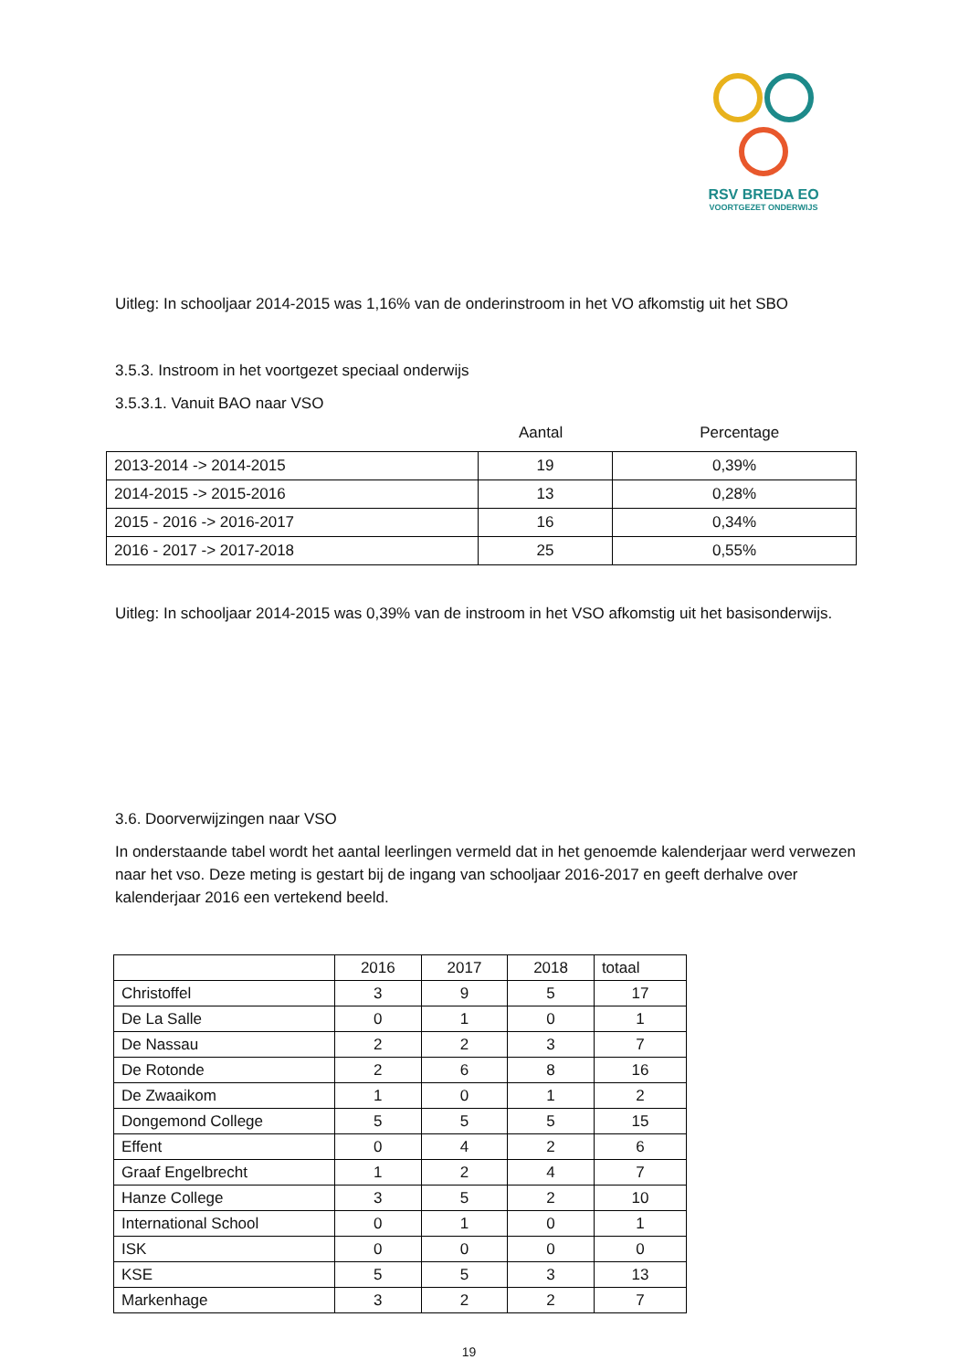RSV BREDA EO
VOORTGEZET ONDERWIJS
Uitleg: In schooljaar 2014-2015 was 1,16% van de onderinstroom in het VO afkomstig uit het SBO
3.5.3. Instroom in het voortgezet speciaal onderwijs
3.5.3.1. Vanuit BAO naar VSO
Aantal Percentage
| 2013-2014 -> 2014-2015 | 19 | 0,39% |
| 2014-2015 -> 2015-2016 | 13 | 0,28% |
| 2015 - 2016 -> 2016-2017 | 16 | 0,34% |
| 2016 - 2017 -> 2017-2018 | 25 | 0,55% |
Uitleg: In schooljaar 2014-2015 was 0,39% van de instroom in het VSO afkomstig uit het basisonderwijs.
3.6. Doorverwijzingen naar VSO
In onderstaande tabel wordt het aantal leerlingen vermeld dat in het genoemde kalenderjaar werd verwezen naar het vso. Deze meting is gestart bij de ingang van schooljaar 2016-2017 en geeft derhalve over kalenderjaar 2016 een vertekend beeld.
| | 2016 | 2017 | 2018 | totaal |
| --- | --- | --- | --- | --- |
| Christoffel | 3 | 9 | 5 | 17 |
| De La Salle | 0 | 1 | 0 | 1 |
| De Nassau | 2 | 2 | 3 | 7 |
| De Rotonde | 2 | 6 | 8 | 16 |
| De Zwaaikom | 1 | 0 | 1 | 2 |
| Dongemond College | 5 | 5 | 5 | 15 |
| Effent | 0 | 4 | 2 | 6 |
| Graaf Engelbrecht | 1 | 2 | 4 | 7 |
| Hanze College | 3 | 5 | 2 | 10 |
| International School | 0 | 1 | 0 | 1 |
| ISK | 0 | 0 | 0 | 0 |
| KSE | 5 | 5 | 3 | 13 |
| Markenhage | 3 | 2 | 2 | 7 |
19